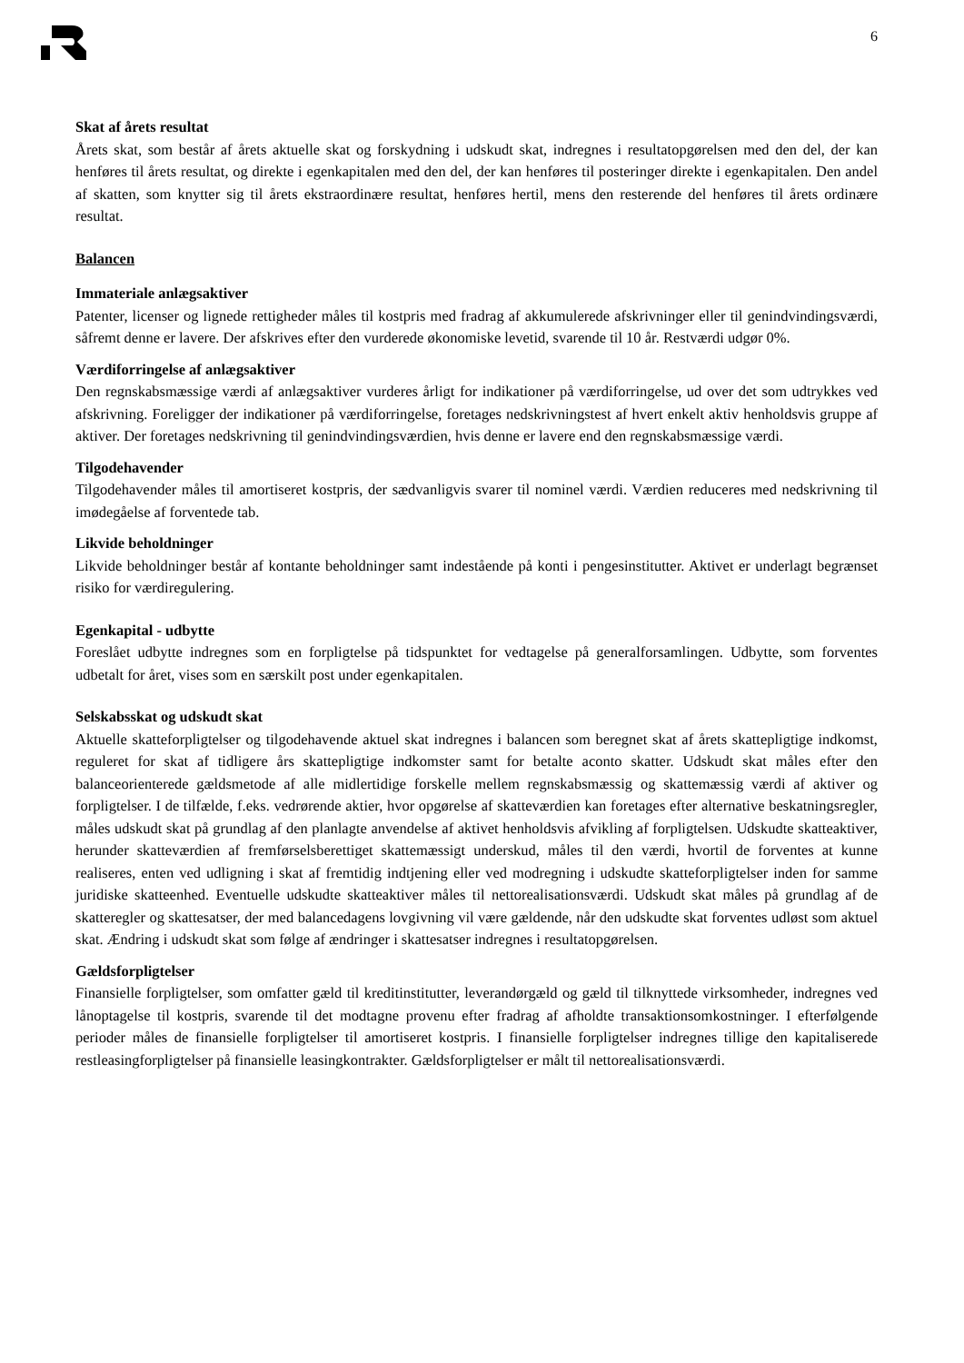6
Skat af årets resultat
Årets skat, som består af årets aktuelle skat og forskydning i udskudt skat, indregnes i resultatopgørelsen med den del, der kan henføres til årets resultat, og direkte i egenkapitalen med den del, der kan henføres til posteringer direkte i egenkapitalen. Den andel af skatten, som knytter sig til årets ekstraordinære resultat, henføres hertil, mens den resterende del henføres til årets ordinære resultat.
Balancen
Immateriale anlægsaktiver
Patenter, licenser og lignede rettigheder måles til kostpris med fradrag af akkumulerede afskrivninger eller til genindvindingsværdi, såfremt denne er lavere. Der afskrives efter den vurderede økonomiske levetid, svarende til 10 år. Restværdi udgør 0%.
Værdiforringelse af anlægsaktiver
Den regnskabsmæssige værdi af anlægsaktiver vurderes årligt for indikationer på værdiforringelse, ud over det som udtrykkes ved afskrivning. Foreligger der indikationer på værdiforringelse, foretages nedskrivningstest af hvert enkelt aktiv henholdsvis gruppe af aktiver. Der foretages nedskrivning til genindvindingsværdien, hvis denne er lavere end den regnskabsmæssige værdi.
Tilgodehavender
Tilgodehavender måles til amortiseret kostpris, der sædvanligvis svarer til nominel værdi. Værdien reduceres med nedskrivning til imødegåelse af forventede tab.
Likvide beholdninger
Likvide beholdninger består af kontante beholdninger samt indestående på konti i pengesinstitutter. Aktivet er underlagt begrænset risiko for værdiregulering.
Egenkapital - udbytte
Foreslået udbytte indregnes som en forpligtelse på tidspunktet for vedtagelse på generalforsamlingen. Udbytte, som forventes udbetalt for året, vises som en særskilt post under egenkapitalen.
Selskabsskat og udskudt skat
Aktuelle skatteforpligtelser og tilgodehavende aktuel skat indregnes i balancen som beregnet skat af årets skattepligtige indkomst, reguleret for skat af tidligere års skattepligtige indkomster samt for betalte aconto skatter. Udskudt skat måles efter den balanceorienterede gældsmetode af alle midlertidige forskelle mellem regnskabsmæssig og skattemæssig værdi af aktiver og forpligtelser. I de tilfælde, f.eks. vedrørende aktier, hvor opgørelse af skatteværdien kan foretages efter alternative beskatningsregler, måles udskudt skat på grundlag af den planlagte anvendelse af aktivet henholdsvis afvikling af forpligtelsen. Udskudte skatteaktiver, herunder skatteværdien af fremførselsberettiget skattemæssigt underskud, måles til den værdi, hvortil de forventes at kunne realiseres, enten ved udligning i skat af fremtidig indtjening eller ved modregning i udskudte skatteforpligtelser inden for samme juridiske skatteenhed. Eventuelle udskudte skatteaktiver måles til nettorealisationsværdi. Udskudt skat måles på grundlag af de skatteregler og skattesatser, der med balancedagens lovgivning vil være gældende, når den udskudte skat forventes udløst som aktuel skat. Ændring i udskudt skat som følge af ændringer i skattesatser indregnes i resultatopgørelsen.
Gældsforpligtelser
Finansielle forpligtelser, som omfatter gæld til kreditinstitutter, leverandørgæld og gæld til tilknyttede virksomheder, indregnes ved lånoptagelse til kostpris, svarende til det modtagne provenu efter fradrag af afholdte transaktionsomkostninger. I efterfølgende perioder måles de finansielle forpligtelser til amortiseret kostpris. I finansielle forpligtelser indregnes tillige den kapitaliserede restleasingforpligtelser på finansielle leasingkontrakter. Gældsforpligtelser er målt til nettorealisationsværdi.